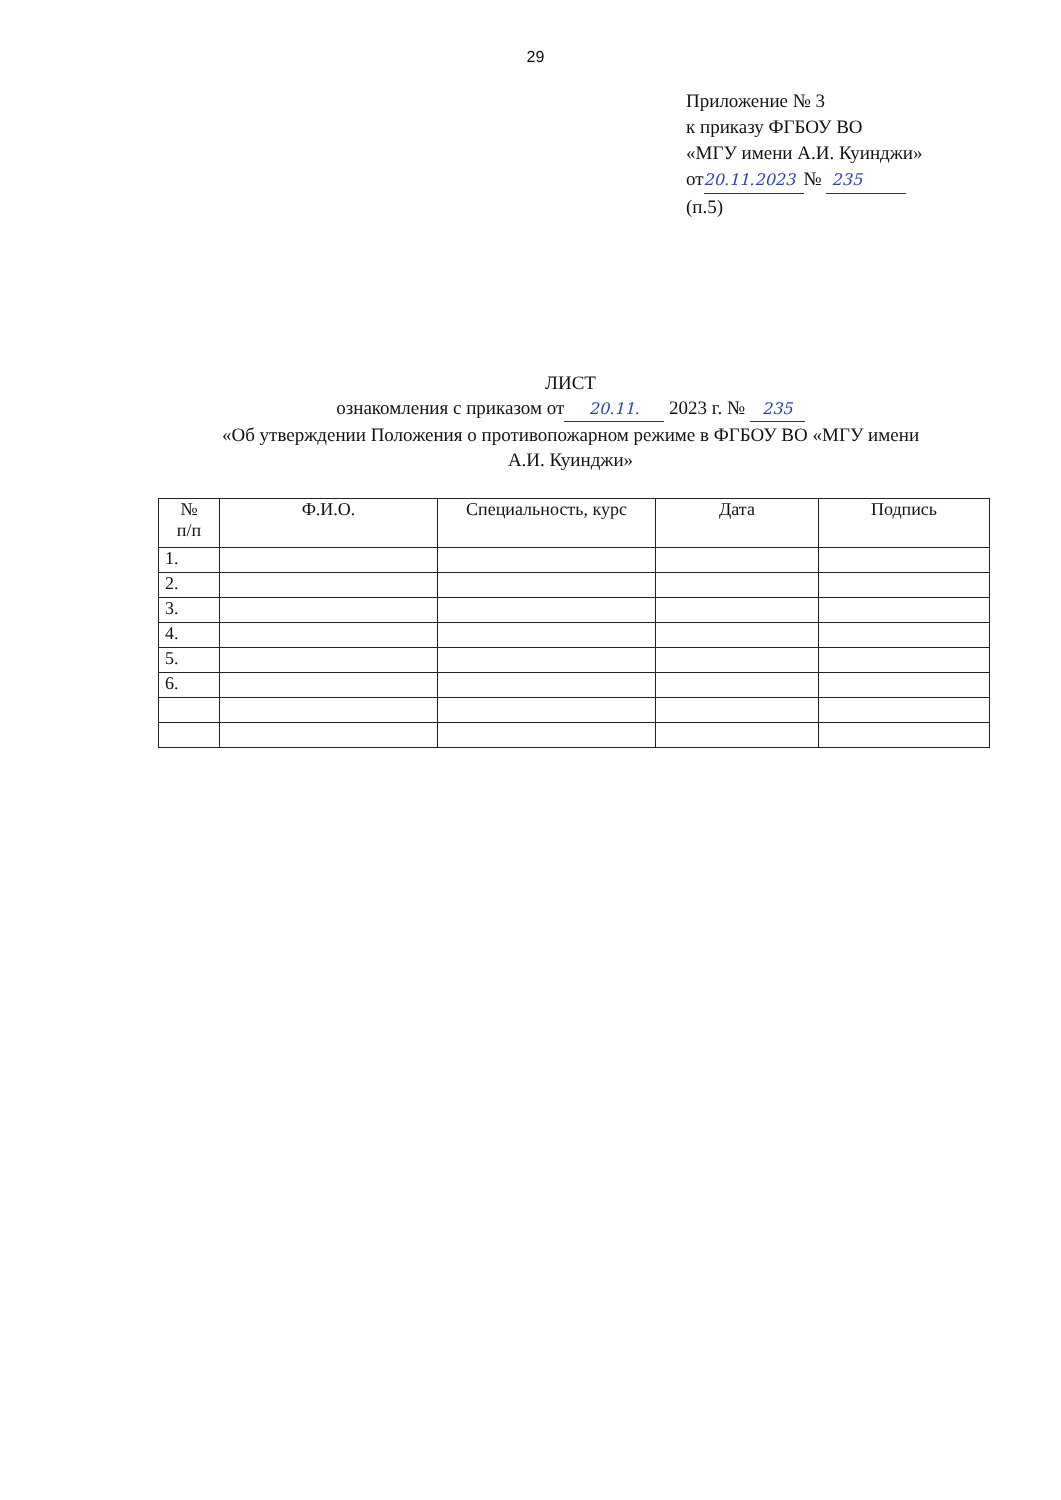29
Приложение № 3
к приказу ФГБОУ ВО
«МГУ имени А.И. Куинджи»
от 20.11.2023 № 235
(п.5)
ЛИСТ
ознакомления с приказом от 20.11. 2023 г. № 235
«Об утверждении Положения о противопожарном режиме в ФГБОУ ВО «МГУ имени
А.И. Куинджи»
| № п/п | Ф.И.О. | Специальность, курс | Дата | Подпись |
| --- | --- | --- | --- | --- |
| 1. | | | | |
| 2. | | | | |
| 3. | | | | |
| 4. | | | | |
| 5. | | | | |
| 6. | | | | |